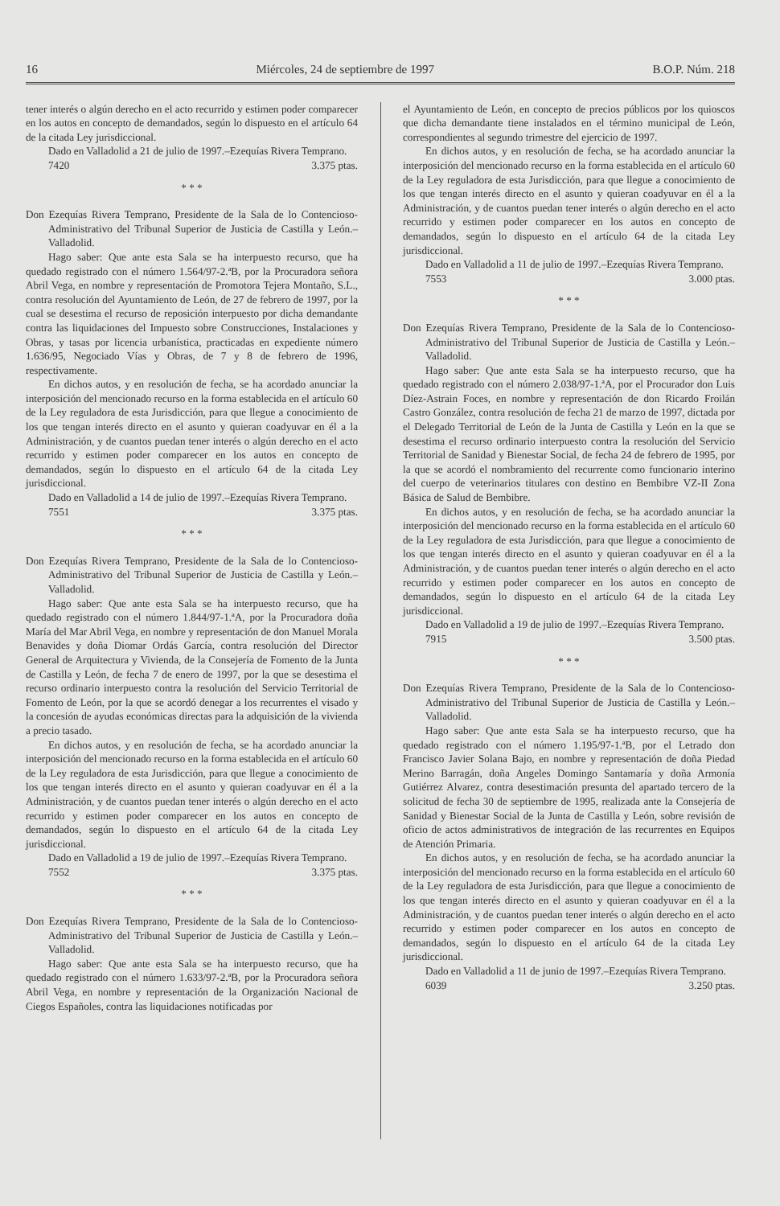16 Miércoles, 24 de septiembre de 1997 B.O.P. Núm. 218
tener interés o algún derecho en el acto recurrido y estimen poder comparecer en los autos en concepto de demandados, según lo dispuesto en el artículo 64 de la citada Ley jurisdiccional.
Dado en Valladolid a 21 de julio de 1997.–Ezequías Rivera Temprano.
7420 3.375 ptas.
* * *
Don Ezequías Rivera Temprano, Presidente de la Sala de lo Contencioso-Administrativo del Tribunal Superior de Justicia de Castilla y León.– Valladolid.
Hago saber: Que ante esta Sala se ha interpuesto recurso, que ha quedado registrado con el número 1.564/97-2.ªB, por la Procuradora señora Abril Vega, en nombre y representación de Promotora Tejera Montaño, S.L., contra resolución del Ayuntamiento de León, de 27 de febrero de 1997, por la cual se desestima el recurso de reposición interpuesto por dicha demandante contra las liquidaciones del Impuesto sobre Construcciones, Instalaciones y Obras, y tasas por licencia urbanística, practicadas en expediente número 1.636/95, Negociado Vías y Obras, de 7 y 8 de febrero de 1996, respectivamente.
En dichos autos, y en resolución de fecha, se ha acordado anunciar la interposición del mencionado recurso en la forma establecida en el artículo 60 de la Ley reguladora de esta Jurisdicción, para que llegue a conocimiento de los que tengan interés directo en el asunto y quieran coadyuvar en él a la Administración, y de cuantos puedan tener interés o algún derecho en el acto recurrido y estimen poder comparecer en los autos en concepto de demandados, según lo dispuesto en el artículo 64 de la citada Ley jurisdiccional.
Dado en Valladolid a 14 de julio de 1997.–Ezequías Rivera Temprano.
7551 3.375 ptas.
* * *
Don Ezequías Rivera Temprano, Presidente de la Sala de lo Contencioso-Administrativo del Tribunal Superior de Justicia de Castilla y León.– Valladolid.
Hago saber: Que ante esta Sala se ha interpuesto recurso, que ha quedado registrado con el número 1.844/97-1.ªA, por la Procuradora doña María del Mar Abril Vega, en nombre y representación de don Manuel Morala Benavides y doña Diomar Ordás García, contra resolución del Director General de Arquitectura y Vivienda, de la Consejería de Fomento de la Junta de Castilla y León, de fecha 7 de enero de 1997, por la que se desestima el recurso ordinario interpuesto contra la resolución del Servicio Territorial de Fomento de León, por la que se acordó denegar a los recurrentes el visado y la concesión de ayudas económicas directas para la adquisición de la vivienda a precio tasado.
En dichos autos, y en resolución de fecha, se ha acordado anunciar la interposición del mencionado recurso en la forma establecida en el artículo 60 de la Ley reguladora de esta Jurisdicción, para que llegue a conocimiento de los que tengan interés directo en el asunto y quieran coadyuvar en él a la Administración, y de cuantos puedan tener interés o algún derecho en el acto recurrido y estimen poder comparecer en los autos en concepto de demandados, según lo dispuesto en el artículo 64 de la citada Ley jurisdiccional.
Dado en Valladolid a 19 de julio de 1997.–Ezequías Rivera Temprano.
7552 3.375 ptas.
* * *
Don Ezequías Rivera Temprano, Presidente de la Sala de lo Contencioso-Administrativo del Tribunal Superior de Justicia de Castilla y León.– Valladolid.
Hago saber: Que ante esta Sala se ha interpuesto recurso, que ha quedado registrado con el número 1.633/97-2.ªB, por la Procuradora señora Abril Vega, en nombre y representación de la Organización Nacional de Ciegos Españoles, contra las liquidaciones notificadas por
el Ayuntamiento de León, en concepto de precios públicos por los quioscos que dicha demandante tiene instalados en el término municipal de León, correspondientes al segundo trimestre del ejercicio de 1997.
En dichos autos, y en resolución de fecha, se ha acordado anunciar la interposición del mencionado recurso en la forma establecida en el artículo 60 de la Ley reguladora de esta Jurisdicción, para que llegue a conocimiento de los que tengan interés directo en el asunto y quieran coadyuvar en él a la Administración, y de cuantos puedan tener interés o algún derecho en el acto recurrido y estimen poder comparecer en los autos en concepto de demandados, según lo dispuesto en el artículo 64 de la citada Ley jurisdiccional.
Dado en Valladolid a 11 de julio de 1997.–Ezequías Rivera Temprano.
7553 3.000 ptas.
* * *
Don Ezequías Rivera Temprano, Presidente de la Sala de lo Contencioso-Administrativo del Tribunal Superior de Justicia de Castilla y León.– Valladolid.
Hago saber: Que ante esta Sala se ha interpuesto recurso, que ha quedado registrado con el número 2.038/97-1.ªA, por el Procurador don Luis Díez-Astrain Foces, en nombre y representación de don Ricardo Froilán Castro González, contra resolución de fecha 21 de marzo de 1997, dictada por el Delegado Territorial de León de la Junta de Castilla y León en la que se desestima el recurso ordinario interpuesto contra la resolución del Servicio Territorial de Sanidad y Bienestar Social, de fecha 24 de febrero de 1995, por la que se acordó el nombramiento del recurrente como funcionario interino del cuerpo de veterinarios titulares con destino en Bembibre VZ-II Zona Básica de Salud de Bembibre.
En dichos autos, y en resolución de fecha, se ha acordado anunciar la interposición del mencionado recurso en la forma establecida en el artículo 60 de la Ley reguladora de esta Jurisdicción, para que llegue a conocimiento de los que tengan interés directo en el asunto y quieran coadyuvar en él a la Administración, y de cuantos puedan tener interés o algún derecho en el acto recurrido y estimen poder comparecer en los autos en concepto de demandados, según lo dispuesto en el artículo 64 de la citada Ley jurisdiccional.
Dado en Valladolid a 19 de julio de 1997.–Ezequías Rivera Temprano.
7915 3.500 ptas.
* * *
Don Ezequías Rivera Temprano, Presidente de la Sala de lo Contencioso-Administrativo del Tribunal Superior de Justicia de Castilla y León.– Valladolid.
Hago saber: Que ante esta Sala se ha interpuesto recurso, que ha quedado registrado con el número 1.195/97-1.ªB, por el Letrado don Francisco Javier Solana Bajo, en nombre y representación de doña Piedad Merino Barragán, doña Angeles Domingo Santamaría y doña Armonía Gutiérrez Alvarez, contra desestimación presunta del apartado tercero de la solicitud de fecha 30 de septiembre de 1995, realizada ante la Consejería de Sanidad y Bienestar Social de la Junta de Castilla y León, sobre revisión de oficio de actos administrativos de integración de las recurrentes en Equipos de Atención Primaria.
En dichos autos, y en resolución de fecha, se ha acordado anunciar la interposición del mencionado recurso en la forma establecida en el artículo 60 de la Ley reguladora de esta Jurisdicción, para que llegue a conocimiento de los que tengan interés directo en el asunto y quieran coadyuvar en él a la Administración, y de cuantos puedan tener interés o algún derecho en el acto recurrido y estimen poder comparecer en los autos en concepto de demandados, según lo dispuesto en el artículo 64 de la citada Ley jurisdiccional.
Dado en Valladolid a 11 de junio de 1997.–Ezequías Rivera Temprano.
6039 3.250 ptas.